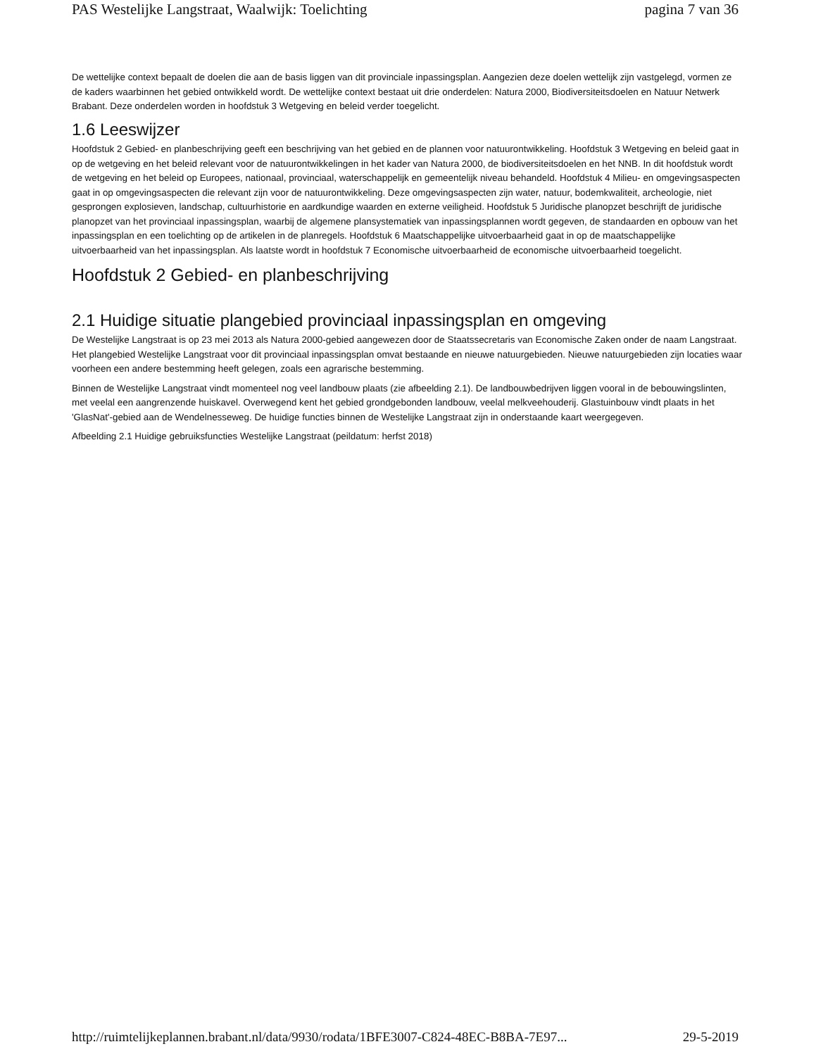PAS Westelijke Langstraat, Waalwijk: Toelichting pagina 7 van 36
De wettelijke context bepaalt de doelen die aan de basis liggen van dit provinciale inpassingsplan. Aangezien deze doelen wettelijk zijn vastgelegd, vormen ze de kaders waarbinnen het gebied ontwikkeld wordt. De wettelijke context bestaat uit drie onderdelen: Natura 2000, Biodiversiteitsdoelen en Natuur Netwerk Brabant. Deze onderdelen worden in hoofdstuk 3 Wetgeving en beleid verder toegelicht.
1.6 Leeswijzer
Hoofdstuk 2 Gebied- en planbeschrijving geeft een beschrijving van het gebied en de plannen voor natuurontwikkeling. Hoofdstuk 3 Wetgeving en beleid gaat in op de wetgeving en het beleid relevant voor de natuurontwikkelingen in het kader van Natura 2000, de biodiversiteitsdoelen en het NNB. In dit hoofdstuk wordt de wetgeving en het beleid op Europees, nationaal, provinciaal, waterschappelijk en gemeentelijk niveau behandeld. Hoofdstuk 4 Milieu- en omgevingsaspecten gaat in op omgevingsaspecten die relevant zijn voor de natuurontwikkeling. Deze omgevingsaspecten zijn water, natuur, bodemkwaliteit, archeologie, niet gesprongen explosieven, landschap, cultuurhistorie en aardkundige waarden en externe veiligheid. Hoofdstuk 5 Juridische planopzet beschrijft de juridische planopzet van het provinciaal inpassingsplan, waarbij de algemene plansystematiek van inpassingsplannen wordt gegeven, de standaarden en opbouw van het inpassingsplan en een toelichting op de artikelen in de planregels. Hoofdstuk 6 Maatschappelijke uitvoerbaarheid gaat in op de maatschappelijke uitvoerbaarheid van het inpassingsplan. Als laatste wordt in hoofdstuk 7 Economische uitvoerbaarheid de economische uitvoerbaarheid toegelicht.
Hoofdstuk 2 Gebied- en planbeschrijving
2.1 Huidige situatie plangebied provinciaal inpassingsplan en omgeving
De Westelijke Langstraat is op 23 mei 2013 als Natura 2000-gebied aangewezen door de Staatssecretaris van Economische Zaken onder de naam Langstraat. Het plangebied Westelijke Langstraat voor dit provinciaal inpassingsplan omvat bestaande en nieuwe natuurgebieden. Nieuwe natuurgebieden zijn locaties waar voorheen een andere bestemming heeft gelegen, zoals een agrarische bestemming.
Binnen de Westelijke Langstraat vindt momenteel nog veel landbouw plaats (zie afbeelding 2.1). De landbouwbedrijven liggen vooral in de bebouwingslinten, met veelal een aangrenzende huiskavel. Overwegend kent het gebied grondgebonden landbouw, veelal melkveehouderij. Glastuinbouw vindt plaats in het 'GlasNat'-gebied aan de Wendelnesseweg. De huidige functies binnen de Westelijke Langstraat zijn in onderstaande kaart weergegeven.
Afbeelding 2.1 Huidige gebruiksfuncties Westelijke Langstraat (peildatum: herfst 2018)
http://ruimtelijkeplannen.brabant.nl/data/9930/rodata/1BFE3007-C824-48EC-B8BA-7E97... 29-5-2019